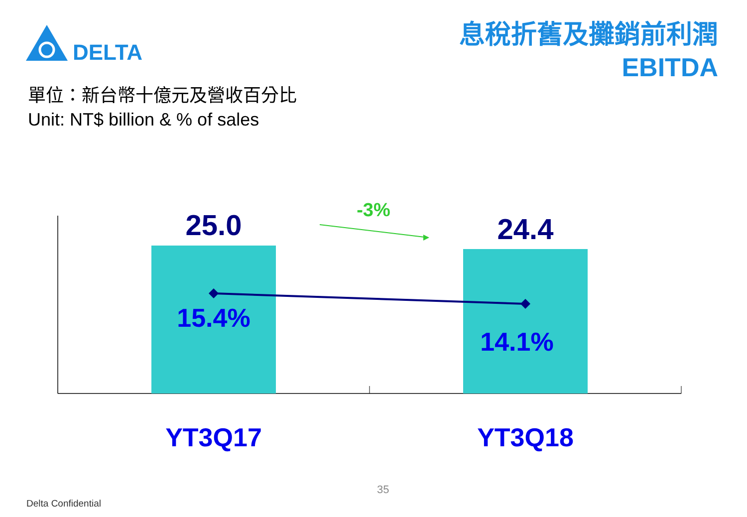DELTA
息稅折舊及攤銷前利潤
EBITDA
單位：新台幣十億元及營收百分比
Unit: NT$ billion & % of sales
25.0 24.4
-3%
15.4%
14.1%
YT3Q17 YT3Q18
35
Delta Confidential